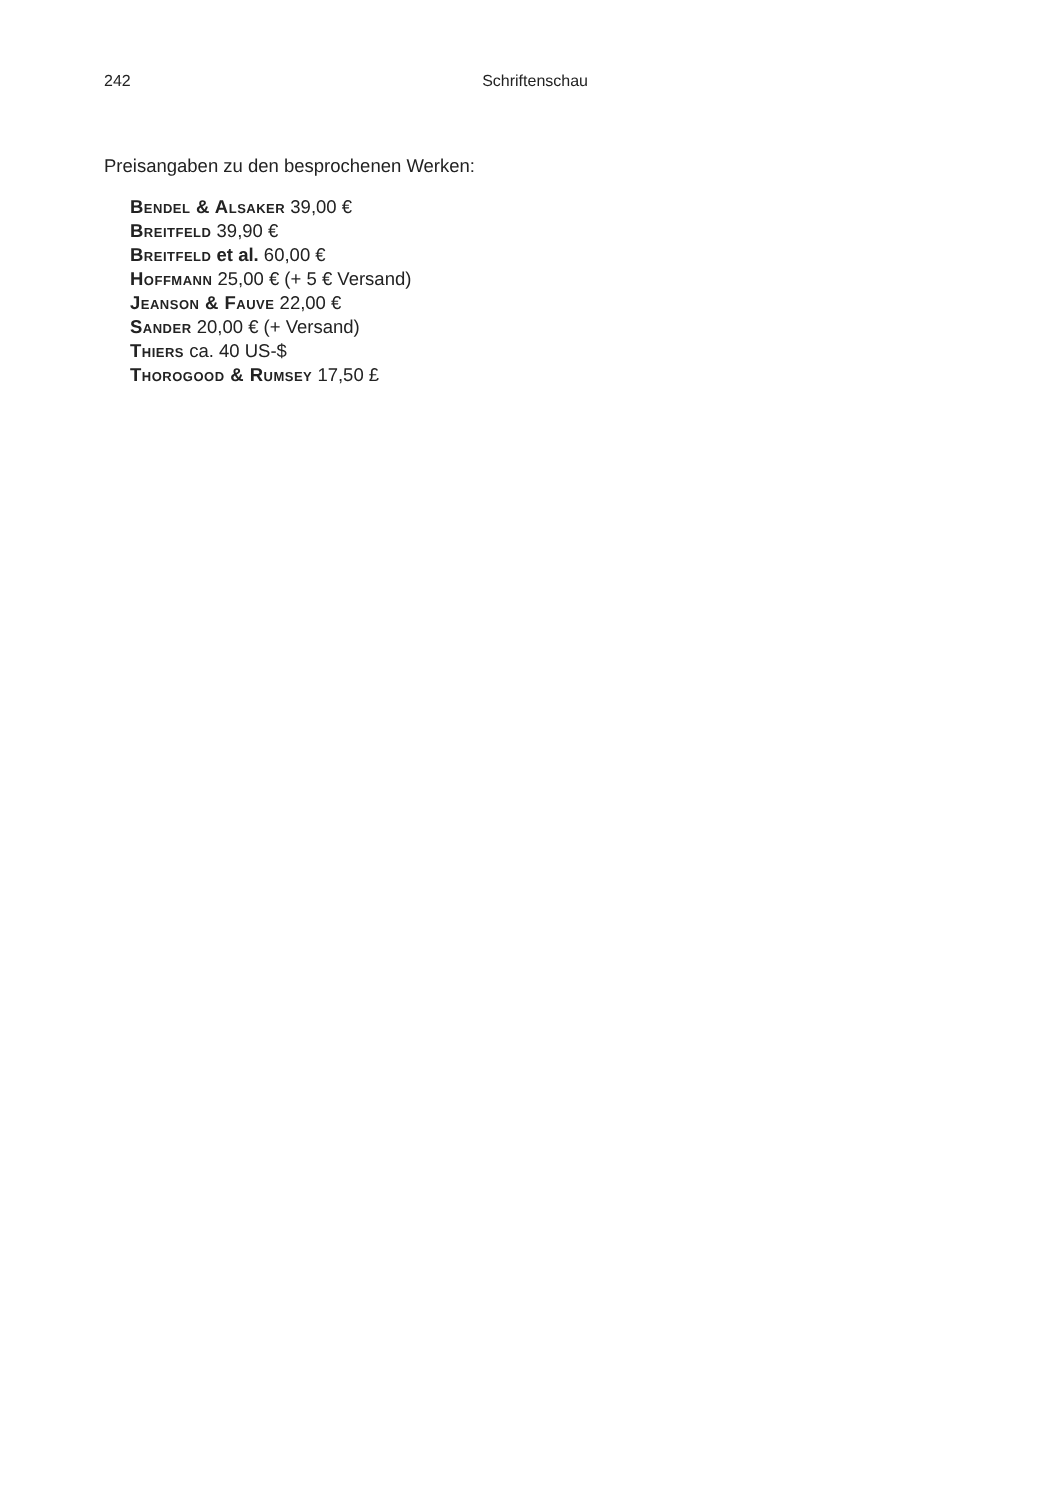242 Schriftenschau
Preisangaben zu den besprochenen Werken:
Bendel & Alsaker 39,00 €
Breitfeld 39,90 €
Breitfeld et al. 60,00 €
Hoffmann 25,00 € (+ 5 € Versand)
Jeanson & Fauve 22,00 €
Sander 20,00 € (+ Versand)
Thiers ca. 40 US-$
Thorogood & Rumsey 17,50 £